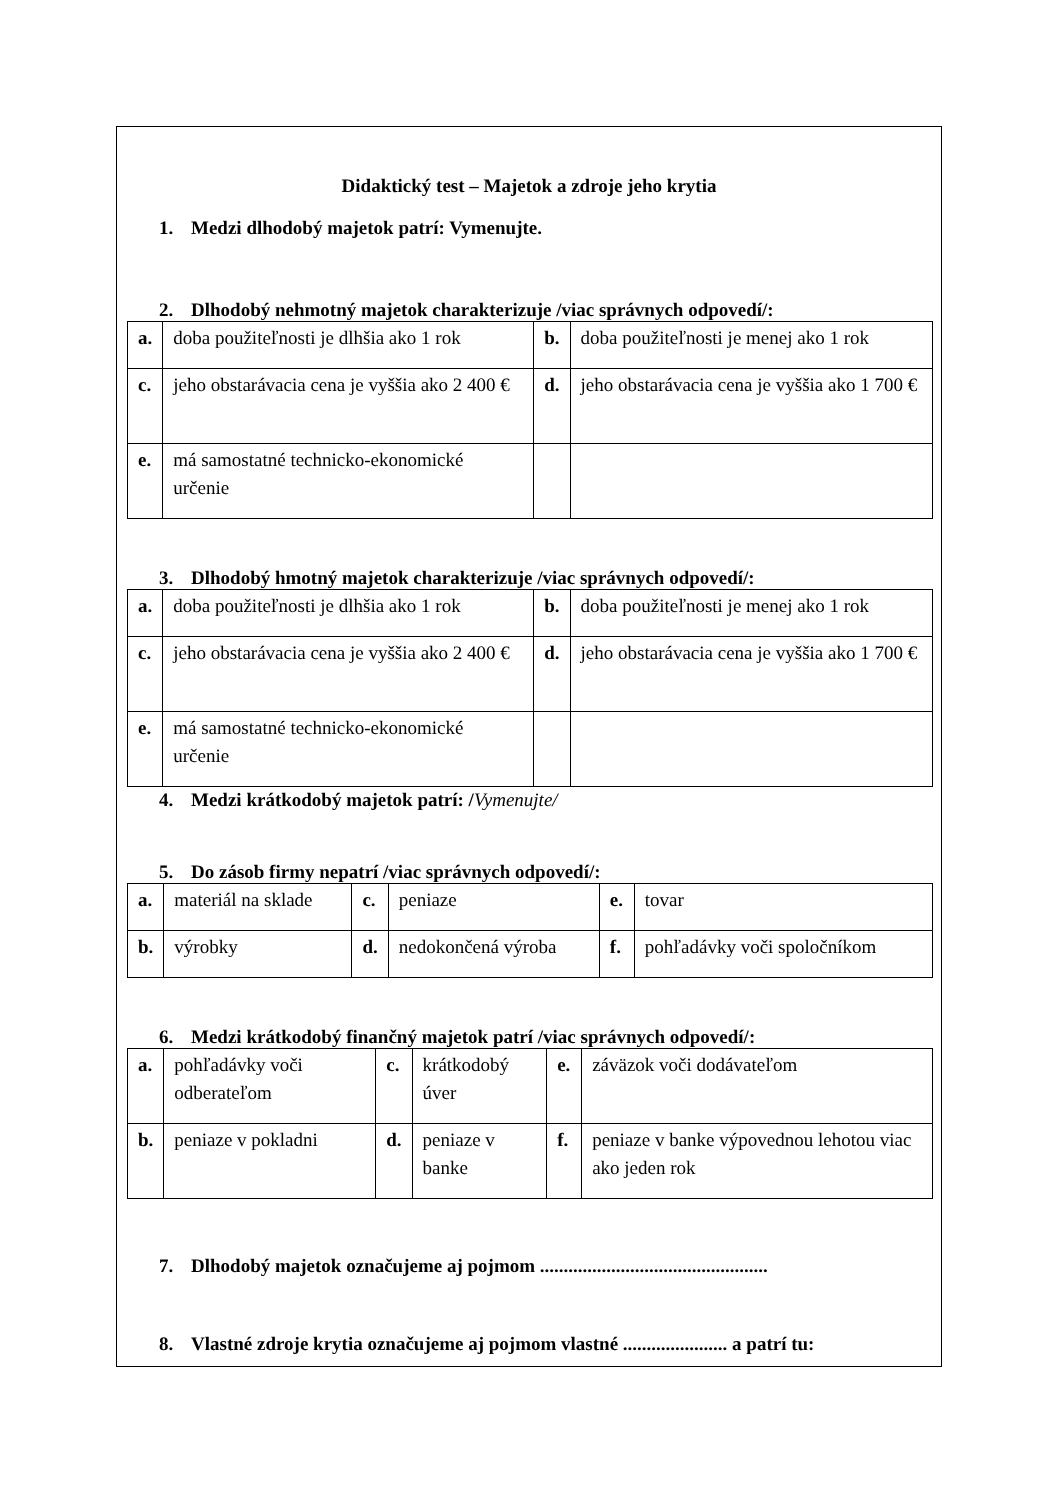Didaktický test – Majetok a zdroje jeho krytia
1. Medzi dlhodobý majetok patrí: Vymenujte.
2. Dlhodobý nehmotný majetok charakterizuje /viac správnych odpovedí/:
| a. | doba použiteľnosti je dlhšia ako 1 rok | b. | doba použiteľnosti je menej ako 1 rok |
| c. | jeho obstarávacia cena je vyššia ako 2 400 € | d. | jeho obstarávacia cena je vyššia ako 1 700 € |
| e. | má samostatné technicko-ekonomické určenie | | |
3. Dlhodobý hmotný majetok charakterizuje /viac správnych odpovedí/:
| a. | doba použiteľnosti je dlhšia ako 1 rok | b. | doba použiteľnosti je menej ako 1 rok |
| c. | jeho obstarávacia cena je vyššia ako 2 400 € | d. | jeho obstarávacia cena je vyššia ako 1 700 € |
| e. | má samostatné technicko-ekonomické určenie | | |
4. Medzi krátkodobý majetok patrí: /Vymenujte/
5. Do zásob firmy nepatrí /viac správnych odpovedí/:
| a. | materiál na sklade | c. | peniaze | e. | tovar |
| b. | výrobky | d. | nedokončená výroba | f. | pohľadávky voči spoločníkom |
6. Medzi krátkodobý finančný majetok patrí /viac správnych odpovedí/:
| a. | pohľadávky voči odberateľom | c. | krátkodobý úver | e. | záväzok voči dodávateľom |
| b. | peniaze v pokladni | d. | peniaze v banke | f. | peniaze v banke výpovednou lehotou viac ako jeden rok |
7. Dlhodobý majetok označujeme aj pojmom ................................................
8. Vlastné zdroje krytia označujeme aj pojmom vlastné ...................... a patrí tu: